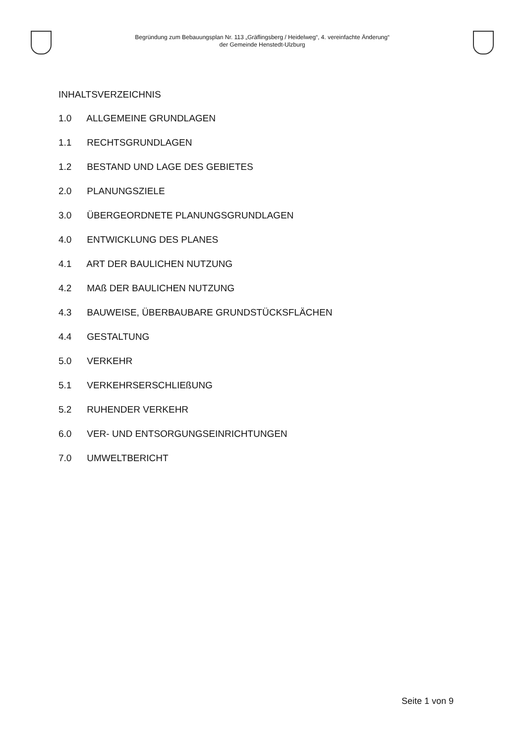Begründung zum Bebauungsplan Nr. 113 „Gräflingsberg / Heidelweg“, 4. vereinfachte Änderung“
der Gemeinde Henstedt-Ulzburg
INHALTSVERZEICHNIS
1.0 ALLGEMEINE GRUNDLAGEN
1.1 RECHTSGRUNDLAGEN
1.2 BESTAND UND LAGE DES GEBIETES
2.0 PLANUNGSZIELE
3.0 ÜBERGEORDNETE PLANUNGSGRUNDLAGEN
4.0 ENTWICKLUNG DES PLANES
4.1 ART DER BAULICHEN NUTZUNG
4.2 MAß DER BAULICHEN NUTZUNG
4.3 BAUWEISE, ÜBERBAUBARE GRUNDSTÜCKSFLÄCHEN
4.4 GESTALTUNG
5.0 VERKEHR
5.1 VERKEHRSERSCHLIEßUNG
5.2 RUHENDER VERKEHR
6.0 VER- UND ENTSORGUNGSEINRICHTUNGEN
7.0 UMWELTBERICHT
Seite 1 von 9